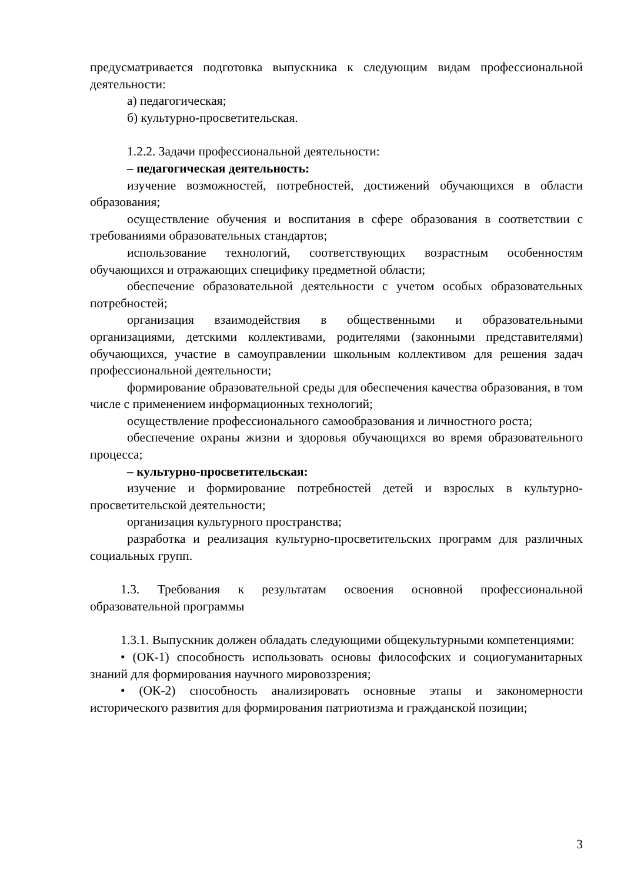предусматривается подготовка выпускника к следующим видам профессиональной деятельности:
а) педагогическая;
б) культурно-просветительская.
1.2.2. Задачи профессиональной деятельности:
– педагогическая деятельность:
изучение возможностей, потребностей, достижений обучающихся в области образования;
осуществление обучения и воспитания в сфере образования в соответствии с требованиями образовательных стандартов;
использование технологий, соответствующих возрастным особенностям обучающихся и отражающих специфику предметной области;
обеспечение образовательной деятельности с учетом особых образовательных потребностей;
организация взаимодействия в общественными и образовательными организациями, детскими коллективами, родителями (законными представителями) обучающихся, участие в самоуправлении школьным коллективом для решения задач профессиональной деятельности;
формирование образовательной среды для обеспечения качества образования, в том числе с применением информационных технологий;
осуществление профессионального самообразования и личностного роста;
обеспечение охраны жизни и здоровья обучающихся во время образовательного процесса;
– культурно-просветительская:
изучение и формирование потребностей детей и взрослых в культурно-просветительской деятельности;
организация культурного пространства;
разработка и реализация культурно-просветительских программ для различных социальных групп.
1.3. Требования к результатам освоения основной профессиональной образовательной программы
1.3.1. Выпускник должен обладать следующими общекультурными компетенциями:
• (ОК-1) способность использовать основы философских и социогуманитарных знаний для формирования научного мировоззрения;
• (ОК-2) способность анализировать основные этапы и закономерности исторического развития для формирования патриотизма и гражданской позиции;
3